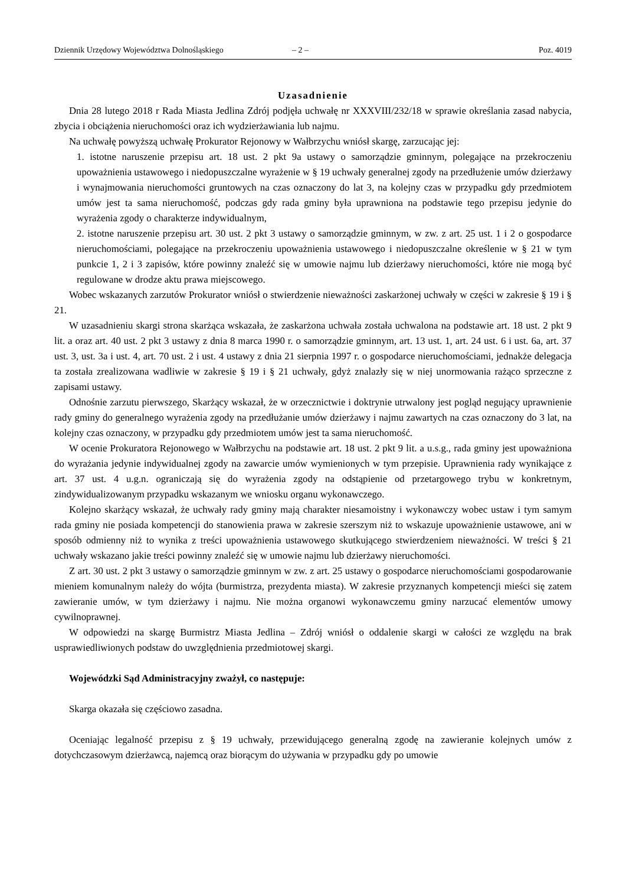Dziennik Urzędowy Województwa Dolnośląskiego – 2 – Poz. 4019
Uzasadnienie
Dnia 28 lutego 2018 r Rada Miasta Jedlina Zdrój podjęła uchwałę nr XXXVIII/232/18 w sprawie określania zasad nabycia, zbycia i obciążenia nieruchomości oraz ich wydzierżawiania lub najmu.
Na uchwałę powyższą uchwałę Prokurator Rejonowy w Wałbrzychu wniósł skargę, zarzucając jej:
1. istotne naruszenie przepisu art. 18 ust. 2 pkt 9a ustawy o samorządzie gminnym, polegające na przekroczeniu upoważnienia ustawowego i niedopuszczalne wyrażenie w § 19 uchwały generalnej zgody na przedłużenie umów dzierżawy i wynajmowania nieruchomości gruntowych na czas oznaczony do lat 3, na kolejny czas w przypadku gdy przedmiotem umów jest ta sama nieruchomość, podczas gdy rada gminy była uprawniona na podstawie tego przepisu jedynie do wyrażenia zgody o charakterze indywidualnym,
2. istotne naruszenie przepisu art. 30 ust. 2 pkt 3 ustawy o samorządzie gminnym, w zw. z art. 25 ust. 1 i 2 o gospodarce nieruchomościami, polegające na przekroczeniu upoważnienia ustawowego i niedopuszczalne określenie w § 21 w tym punkcie 1, 2 i 3 zapisów, które powinny znaleźć się w umowie najmu lub dzierżawy nieruchomości, które nie mogą być regulowane w drodze aktu prawa miejscowego.
Wobec wskazanych zarzutów Prokurator wniósł o stwierdzenie nieważności zaskarżonej uchwały w części w zakresie § 19 i § 21.
W uzasadnieniu skargi strona skarżąca wskazała, że zaskarżona uchwała została uchwalona na podstawie art. 18 ust. 2 pkt 9 lit. a oraz art. 40 ust. 2 pkt 3 ustawy z dnia 8 marca 1990 r. o samorządzie gminnym, art. 13 ust. 1, art. 24 ust. 6 i ust. 6a, art. 37 ust. 3, ust. 3a i ust. 4, art. 70 ust. 2 i ust. 4 ustawy z dnia 21 sierpnia 1997 r. o gospodarce nieruchomościami, jednakże delegacja ta została zrealizowana wadliwie w zakresie § 19 i § 21 uchwały, gdyż znalazły się w niej unormowania rażąco sprzeczne z zapisami ustawy.
Odnośnie zarzutu pierwszego, Skarżący wskazał, że w orzecznictwie i doktrynie utrwalony jest pogląd negujący uprawnienie rady gminy do generalnego wyrażenia zgody na przedłużanie umów dzierżawy i najmu zawartych na czas oznaczony do 3 lat, na kolejny czas oznaczony, w przypadku gdy przedmiotem umów jest ta sama nieruchomość.
W ocenie Prokuratora Rejonowego w Wałbrzychu na podstawie art. 18 ust. 2 pkt 9 lit. a u.s.g., rada gminy jest upoważniona do wyrażania jedynie indywidualnej zgody na zawarcie umów wymienionych w tym przepisie. Uprawnienia rady wynikające z art. 37 ust. 4 u.g.n. ograniczają się do wyrażenia zgody na odstąpienie od przetargowego trybu w konkretnym, zindywidualizowanym przypadku wskazanym we wniosku organu wykonawczego.
Kolejno skarżący wskazał, że uchwały rady gminy mają charakter niesamoistny i wykonawczy wobec ustaw i tym samym rada gminy nie posiada kompetencji do stanowienia prawa w zakresie szerszym niż to wskazuje upoważnienie ustawowe, ani w sposób odmienny niż to wynika z treści upoważnienia ustawowego skutkującego stwierdzeniem nieważności. W treści § 21 uchwały wskazano jakie treści powinny znaleźć się w umowie najmu lub dzierżawy nieruchomości.
Z art. 30 ust. 2 pkt 3 ustawy o samorządzie gminnym w zw. z art. 25 ustawy o gospodarce nieruchomościami gospodarowanie mieniem komunalnym należy do wójta (burmistrza, prezydenta miasta). W zakresie przyznanych kompetencji mieści się zatem zawieranie umów, w tym dzierżawy i najmu. Nie można organowi wykonawczemu gminy narzucać elementów umowy cywilnoprawnej.
W odpowiedzi na skargę Burmistrz Miasta Jedlina – Zdrój wniósł o oddalenie skargi w całości ze względu na brak usprawiedliwionych podstaw do uwzględnienia przedmiotowej skargi.
Wojewódzki Sąd Administracyjny zważył, co następuje:
Skarga okazała się częściowo zasadna.
Oceniając legalność przepisu z § 19 uchwały, przewidującego generalną zgodę na zawieranie kolejnych umów z dotychczasowym dzierżawcą, najemcą oraz biorącym do używania w przypadku gdy po umowie